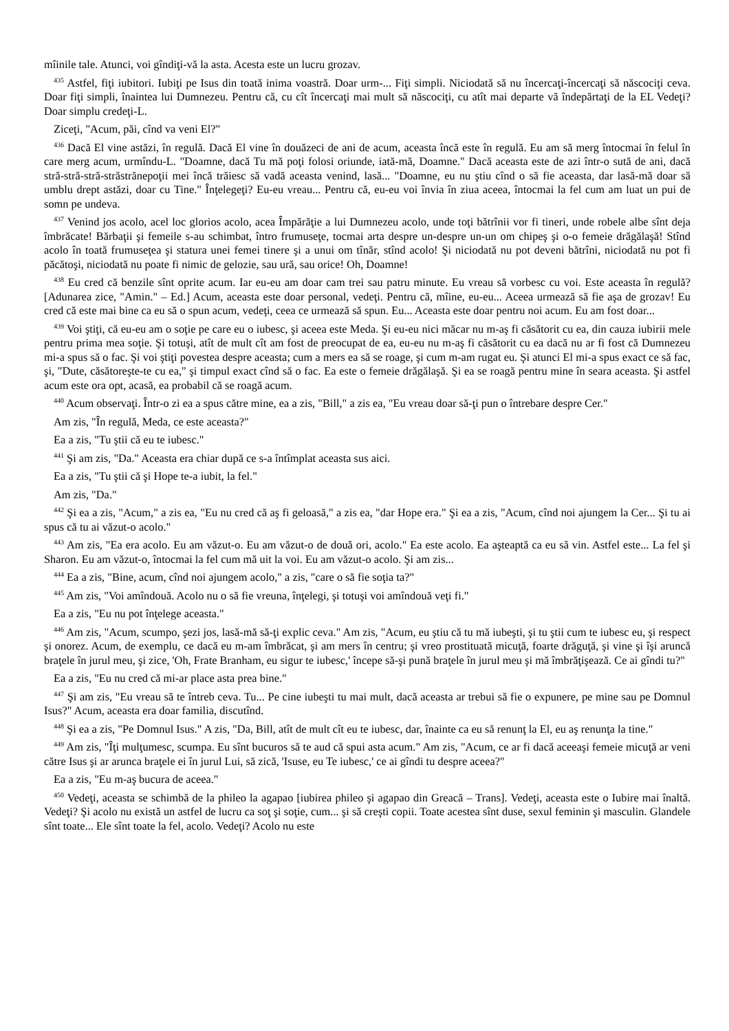mîinile tale. Atunci, voi gîndiţi-vă la asta. Acesta este un lucru grozav.
<sup>435</sup> Astfel, fiţi iubitori. Iubiţi pe Isus din toată inima voastră. Doar urm-... Fiţi simpli. Niciodată să nu încercaţi-încercaţi să născociţi ceva. Doar fiţi simpli, înaintea lui Dumnezeu. Pentru că, cu cît încercaţi mai mult să născociţi, cu atît mai departe vă îndepărtaţi de la EL Vedeţi? Doar simplu credeţi-L.
Ziceţi, "Acum, păi, cînd va veni El?"
<sup>436</sup> Dacă El vine astăzi, în regulă. Dacă El vine în douăzeci de ani de acum, aceasta încă este în regulă. Eu am să merg întocmai în felul în care merg acum, urmîndu-L. "Doamne, dacă Tu mă poţi folosi oriunde, iată-mă, Doamne." Dacă aceasta este de azi într-o sută de ani, dacă stră-stră-stră-străstrănepoţii mei încă trăiesc să vadă aceasta venind, lasă... "Doamne, eu nu ştiu cînd o să fie aceasta, dar lasă-mă doar să umblu drept astăzi, doar cu Tine." Înţelegeţi? Eu-eu vreau... Pentru că, eu-eu voi învia în ziua aceea, întocmai la fel cum am luat un pui de somn pe undeva.
<sup>437</sup> Venind jos acolo, acel loc glorios acolo, acea Împărăţie a lui Dumnezeu acolo, unde toţi bătrînii vor fi tineri, unde robele albe sînt deja îmbrăcate! Bărbaţii şi femeile s-au schimbat, întro frumuseţe, tocmai arta despre un-despre un-un om chipeş şi o-o femeie drăgălaşă! Stînd acolo în toată frumuseţea şi statura unei femei tinere şi a unui om tînăr, stînd acolo! Şi niciodată nu pot deveni bătrîni, niciodată nu pot fi păcătoşi, niciodată nu poate fi nimic de gelozie, sau ură, sau orice! Oh, Doamne!
<sup>438</sup> Eu cred că benzile sînt oprite acum. Iar eu-eu am doar cam trei sau patru minute. Eu vreau să vorbesc cu voi. Este aceasta în regulă? [Adunarea zice, "Amin." – Ed.] Acum, aceasta este doar personal, vedeţi. Pentru că, mîine, eu-eu... Aceea urmează să fie aşa de grozav! Eu cred că este mai bine ca eu să o spun acum, vedeţi, ceea ce urmează să spun. Eu... Aceasta este doar pentru noi acum. Eu am fost doar...
<sup>439</sup> Voi ştiţi, că eu-eu am o soţie pe care eu o iubesc, şi aceea este Meda. Şi eu-eu nici măcar nu m-aş fi căsătorit cu ea, din cauza iubirii mele pentru prima mea soţie. Şi totuşi, atît de mult cît am fost de preocupat de ea, eu-eu nu m-aş fi căsătorit cu ea dacă nu ar fi fost că Dumnezeu mi-a spus să o fac. Şi voi ştiţi povestea despre aceasta; cum a mers ea să se roage, şi cum m-am rugat eu. Şi atunci El mi-a spus exact ce să fac, şi, "Dute, căsătoreşte-te cu ea," şi timpul exact cînd să o fac. Ea este o femeie drăgălaşă. Şi ea se roagă pentru mine în seara aceasta. Şi astfel acum este ora opt, acasă, ea probabil că se roagă acum.
<sup>440</sup> Acum observaţi. Într-o zi ea a spus către mine, ea a zis, "Bill," a zis ea, "Eu vreau doar să-ţi pun o întrebare despre Cer."
Am zis, "În regulă, Meda, ce este aceasta?"
Ea a zis, "Tu ştii că eu te iubesc."
<sup>441</sup> Şi am zis, "Da." Aceasta era chiar după ce s-a întîmplat aceasta sus aici.
Ea a zis, "Tu ştii că şi Hope te-a iubit, la fel."
Am zis, "Da."
<sup>442</sup> Şi ea a zis, "Acum," a zis ea, "Eu nu cred că aş fi geloasă," a zis ea, "dar Hope era." Şi ea a zis, "Acum, cînd noi ajungem la Cer... Şi tu ai spus că tu ai văzut-o acolo."
<sup>443</sup> Am zis, "Ea era acolo. Eu am văzut-o. Eu am văzut-o de două ori, acolo." Ea este acolo. Ea aşteaptă ca eu să vin. Astfel este... La fel şi Sharon. Eu am văzut-o, întocmai la fel cum mă uit la voi. Eu am văzut-o acolo. Şi am zis...
<sup>444</sup> Ea a zis, "Bine, acum, cînd noi ajungem acolo," a zis, "care o să fie soţia ta?"
<sup>445</sup> Am zis, "Voi amîndouă. Acolo nu o să fie vreuna, înţelegi, şi totuşi voi amîndouă veţi fi."
Ea a zis, "Eu nu pot înţelege aceasta."
<sup>446</sup> Am zis, "Acum, scumpo, şezi jos, lasă-mă să-ţi explic ceva." Am zis, "Acum, eu ştiu că tu mă iubeşti, şi tu ştii cum te iubesc eu, şi respect şi onorez. Acum, de exemplu, ce dacă eu m-am îmbrăcat, şi am mers în centru; şi vreo prostituată micuţă, foarte drăguţă, şi vine şi îşi aruncă braţele în jurul meu, şi zice, 'Oh, Frate Branham, eu sigur te iubesc,' începe să-şi pună braţele în jurul meu şi mă îmbrăţişează. Ce ai gîndi tu?"
Ea a zis, "Eu nu cred că mi-ar place asta prea bine."
<sup>447</sup> Şi am zis, "Eu vreau să te întreb ceva. Tu... Pe cine iubeşti tu mai mult, dacă aceasta ar trebui să fie o expunere, pe mine sau pe Domnul Isus?" Acum, aceasta era doar familia, discutînd.
<sup>448</sup> Şi ea a zis, "Pe Domnul Isus." A zis, "Da, Bill, atît de mult cît eu te iubesc, dar, înainte ca eu să renunţ la El, eu aş renunţa la tine."
<sup>449</sup> Am zis, "Îţi mulţumesc, scumpa. Eu sînt bucuros să te aud că spui asta acum." Am zis, "Acum, ce ar fi dacă aceeaşi femeie micuţă ar veni către Isus şi ar arunca braţele ei în jurul Lui, să zică, 'Isuse, eu Te iubesc,' ce ai gîndi tu despre aceea?"
Ea a zis, "Eu m-aş bucura de aceea."
<sup>450</sup> Vedeţi, aceasta se schimbă de la phileo la agapao [iubirea phileo şi agapao din Greacă – Trans]. Vedeţi, aceasta este o Iubire mai înaltă. Vedeţi? Şi acolo nu există un astfel de lucru ca soţ şi soţie, cum... şi să creşti copii. Toate acestea sînt duse, sexul feminin şi masculin. Glandele sînt toate... Ele sînt toate la fel, acolo. Vedeţi? Acolo nu este